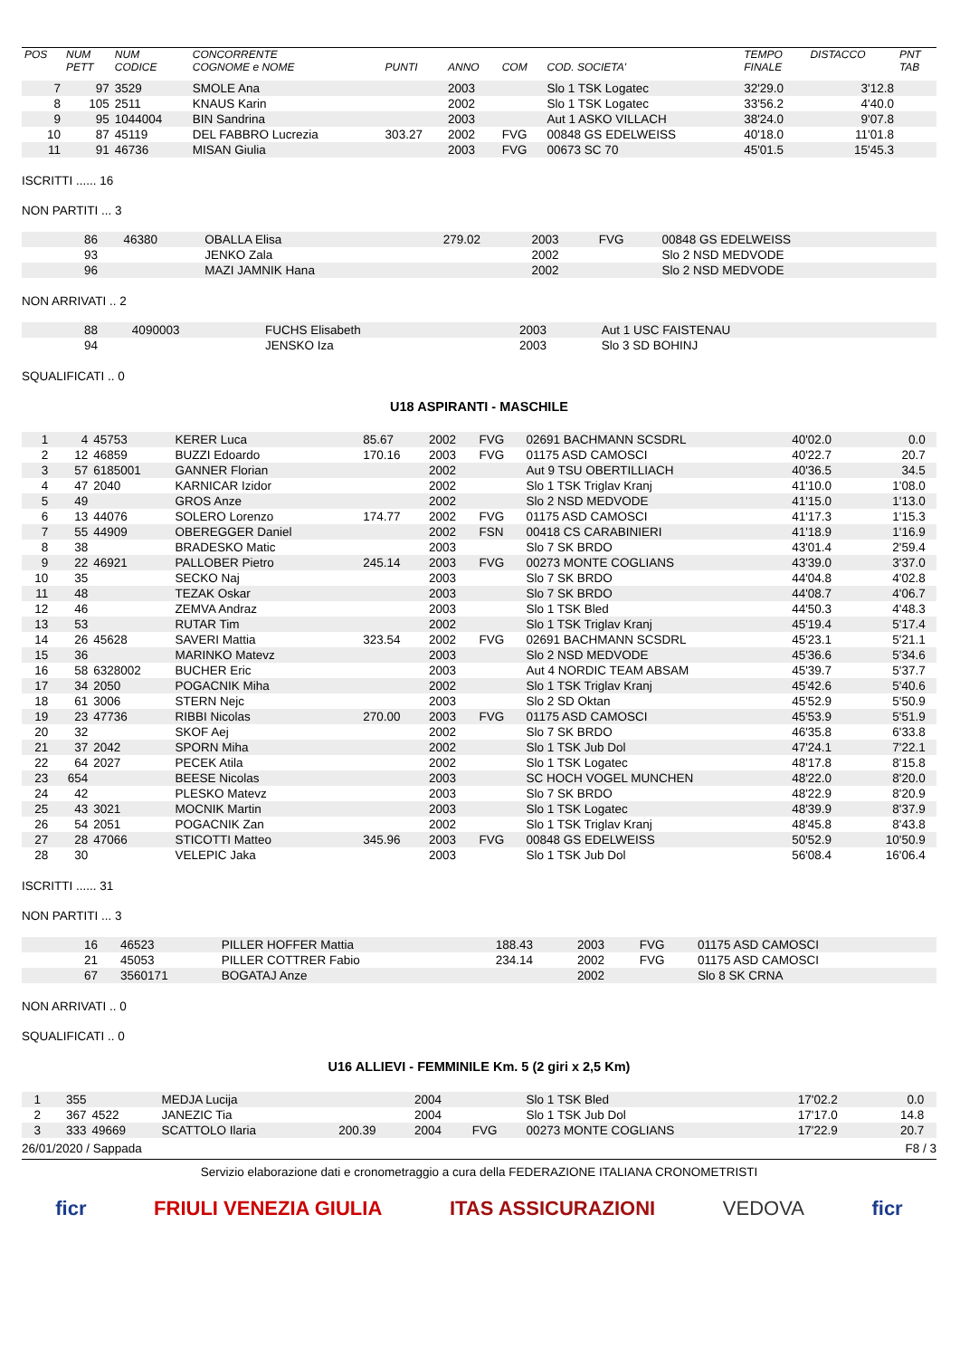| POS | NUM PETT | NUM CODICE | CONCORRENTE COGNOME e NOME | PUNTI | ANNO | COM | COD. SOCIETA' | TEMPO FINALE | DISTACCO | PNT TAB |
| --- | --- | --- | --- | --- | --- | --- | --- | --- | --- | --- |
| 7 | 97 | 3529 | SMOLE Ana | | 2003 | | Slo 1 TSK Logatec | 32'29.0 | 3'12.8 | |
| 8 | 105 | 2511 | KNAUS Karin | | 2002 | | Slo 1 TSK Logatec | 33'56.2 | 4'40.0 | |
| 9 | 95 | 1044004 | BIN Sandrina | | 2003 | | Aut 1 ASKO VILLACH | 38'24.0 | 9'07.8 | |
| 10 | 87 | 45119 | DEL FABBRO Lucrezia | 303.27 | 2002 | FVG | 00848 GS EDELWEISS | 40'18.0 | 11'01.8 | |
| 11 | 91 | 46736 | MISAN Giulia | | 2003 | FVG | 00673 SC 70 | 45'01.5 | 15'45.3 | |
ISCRITTI ...... 16
NON PARTITI ... 3
| | 86 | 46380 | OBALLA Elisa | 279.02 | 2003 | FVG | 00848 GS EDELWEISS |
| | 93 | | JENKO Zala | | 2002 | | Slo 2 NSD MEDVODE |
| | 96 | | MAZI JAMNIK Hana | | 2002 | | Slo 2 NSD MEDVODE |
NON ARRIVATI .. 2
| | 88 | 4090003 | FUCHS Elisabeth | 2003 | Aut 1 USC FAISTENAU |
| | 94 | | JENSKO Iza | 2003 | Slo 3 SD BOHINJ |
SQUALIFICATI .. 0
U18 ASPIRANTI - MASCHILE
| 1 | 4 | 45753 | KERER Luca | 85.67 | 2002 | FVG | 02691 BACHMANN SCSDRL | 40'02.0 | 0.0 | |
| 2 | 12 | 46859 | BUZZI Edoardo | 170.16 | 2003 | FVG | 01175 ASD CAMOSCI | 40'22.7 | 20.7 | |
| 3 | 57 | 6185001 | GANNER Florian | | 2002 | | Aut 9 TSU OBERTILLIACH | 40'36.5 | 34.5 | |
| 4 | 47 | 2040 | KARNICAR Izidor | | 2002 | | Slo 1 TSK Triglav Kranj | 41'10.0 | 1'08.0 | |
| 5 | 49 | | GROS Anze | | 2002 | | Slo 2 NSD MEDVODE | 41'15.0 | 1'13.0 | |
| 6 | 13 | 44076 | SOLERO Lorenzo | 174.77 | 2002 | FVG | 01175 ASD CAMOSCI | 41'17.3 | 1'15.3 | |
| 7 | 55 | 44909 | OBEREGGER Daniel | | 2002 | FSN | 00418 CS CARABINIERI | 41'18.9 | 1'16.9 | |
| 8 | 38 | | BRADESKO Matic | | 2003 | | Slo 7 SK BRDO | 43'01.4 | 2'59.4 | |
| 9 | 22 | 46921 | PALLOBER Pietro | 245.14 | 2003 | FVG | 00273 MONTE COGLIANS | 43'39.0 | 3'37.0 | |
| 10 | 35 | | SECKO Naj | | 2003 | | Slo 7 SK BRDO | 44'04.8 | 4'02.8 | |
| 11 | 48 | | TEZAK Oskar | | 2003 | | Slo 7 SK BRDO | 44'08.7 | 4'06.7 | |
| 12 | 46 | | ZEMVA Andraz | | 2003 | | Slo 1 TSK Bled | 44'50.3 | 4'48.3 | |
| 13 | 53 | | RUTAR Tim | | 2002 | | Slo 1 TSK Triglav Kranj | 45'19.4 | 5'17.4 | |
| 14 | 26 | 45628 | SAVERI Mattia | 323.54 | 2002 | FVG | 02691 BACHMANN SCSDRL | 45'23.1 | 5'21.1 | |
| 15 | 36 | | MARINKO Matevz | | 2003 | | Slo 2 NSD MEDVODE | 45'36.6 | 5'34.6 | |
| 16 | 58 | 6328002 | BUCHER Eric | | 2003 | | Aut 4 NORDIC TEAM ABSAM | 45'39.7 | 5'37.7 | |
| 17 | 34 | 2050 | POGACNIK Miha | | 2002 | | Slo 1 TSK Triglav Kranj | 45'42.6 | 5'40.6 | |
| 18 | 61 | 3006 | STERN Nejc | | 2003 | | Slo 2 SD Oktan | 45'52.9 | 5'50.9 | |
| 19 | 23 | 47736 | RIBBI Nicolas | 270.00 | 2003 | FVG | 01175 ASD CAMOSCI | 45'53.9 | 5'51.9 | |
| 20 | 32 | | SKOF Aej | | 2002 | | Slo 7 SK BRDO | 46'35.8 | 6'33.8 | |
| 21 | 37 | 2042 | SPORN Miha | | 2002 | | Slo 1 TSK Jub Dol | 47'24.1 | 7'22.1 | |
| 22 | 64 | 2027 | PECEK Atila | | 2002 | | Slo 1 TSK Logatec | 48'17.8 | 8'15.8 | |
| 23 | 654 | | BEESE Nicolas | | 2003 | | SC HOCH VOGEL MUNCHEN | 48'22.0 | 8'20.0 | |
| 24 | 42 | | PLESKO Matevz | | 2003 | | Slo 7 SK BRDO | 48'22.9 | 8'20.9 | |
| 25 | 43 | 3021 | MOCNIK Martin | | 2003 | | Slo 1 TSK Logatec | 48'39.9 | 8'37.9 | |
| 26 | 54 | 2051 | POGACNIK Zan | | 2002 | | Slo 1 TSK Triglav Kranj | 48'45.8 | 8'43.8 | |
| 27 | 28 | 47066 | STICOTTI Matteo | 345.96 | 2003 | FVG | 00848 GS EDELWEISS | 50'52.9 | 10'50.9 | |
| 28 | 30 | | VELEPIC Jaka | | 2003 | | Slo 1 TSK Jub Dol | 56'08.4 | 16'06.4 | |
ISCRITTI ...... 31
NON PARTITI ... 3
| | 16 | 46523 | PILLER HOFFER Mattia | 188.43 | 2003 | FVG | 01175 ASD CAMOSCI |
| | 21 | 45053 | PILLER COTTRER Fabio | 234.14 | 2002 | FVG | 01175 ASD CAMOSCI |
| | 67 | 3560171 | BOGATAJ Anze | | 2002 | | Slo 8 SK CRNA |
NON ARRIVATI .. 0
SQUALIFICATI .. 0
U16 ALLIEVI - FEMMINILE Km. 5 (2 giri x 2,5 Km)
| 1 | 355 | | MEDJA Lucija | | 2004 | | Slo 1 TSK Bled | 17'02.2 | 0.0 | |
| 2 | 367 | 4522 | JANEZIC Tia | | 2004 | | Slo 1 TSK Jub Dol | 17'17.0 | 14.8 | |
| 3 | 333 | 49669 | SCATTOLO Ilaria | 200.39 | 2004 | FVG | 00273 MONTE COGLIANS | 17'22.9 | 20.7 | |
26/01/2020 / Sappada F8 / 3
Servizio elaborazione dati e cronometraggio a cura della FEDERAZIONE ITALIANA CRONOMETRISTI
ficr FRIULI VENEZIA GIULIA ITAS ASSICURAZIONI VEDOVA ficr